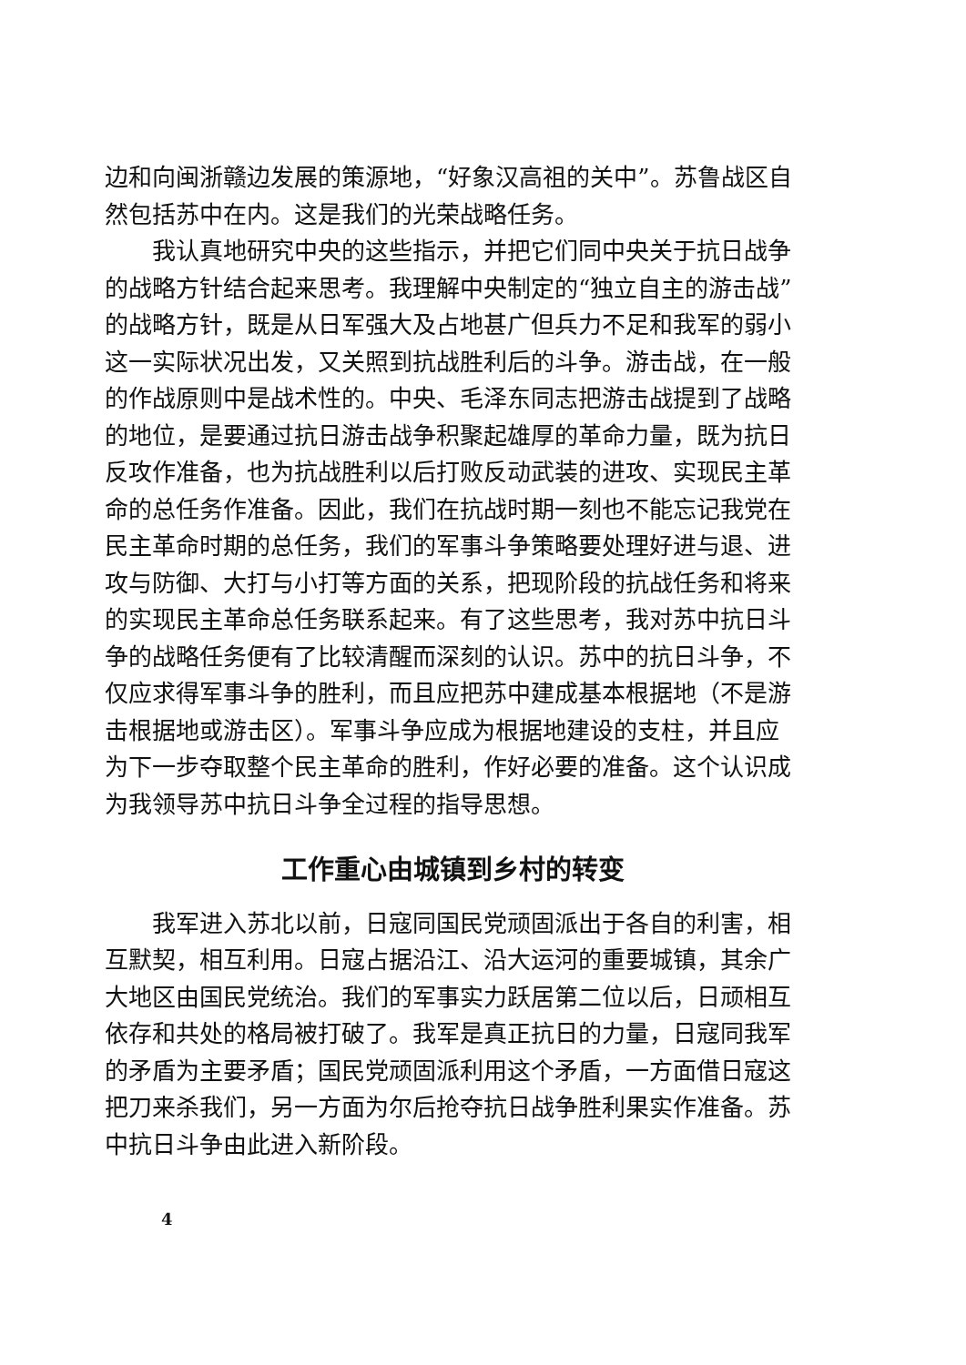边和向闽浙赣边发展的策源地，“好象汉高祖的关中”。苏鲁战区自然包括苏中在内。这是我们的光荣战略任务。
我认真地研究中央的这些指示，并把它们同中央关于抗日战争的战略方针结合起来思考。我理解中央制定的“独立自主的游击战”的战略方针，既是从日军强大及占地甚广但兵力不足和我军的弱小这一实际状况出发，又关照到抗战胜利后的斗争。游击战，在一般的作战原则中是战术性的。中央、毛泽东同志把游击战提到了战略的地位，是要通过抗日游击战争积聚起雄厚的革命力量，既为抗日反攻作准备，也为抗战胜利以后打败反动武装的进攻、实现民主革命的总任务作准备。因此，我们在抗战时期一刻也不能忘记我党在民主革命时期的总任务，我们的军事斗争策略要处理好进与退、进攻与防御、大打与小打等方面的关系，把现阶段的抗战任务和将来的实现民主革命总任务联系起来。有了这些思考，我对苏中抗日斗争的战略任务便有了比较清醒而深刻的认识。苏中的抗日斗争，不仅应求得军事斗争的胜利，而且应把苏中建成基本根据地（不是游击根据地或游击区）。军事斗争应成为根据地建设的支柱，并且应为下一步夺取整个民主革命的胜利，作好必要的准备。这个认识成为我领导苏中抗日斗争全过程的指导思想。
工作重心由城镇到乡村的转变
我军进入苏北以前，日寇同国民党顽固派出于各自的利害，相互默契，相互利用。日寇占据沿江、沿大运河的重要城镇，其余广大地区由国民党统治。我们的军事实力跃居第二位以后，日顽相互依存和共处的格局被打破了。我军是真正抗日的力量，日寇同我军的矛盾为主要矛盾；国民党顽固派利用这个矛盾，一方面借日寇这把刀来杀我们，另一方面为尔后抢夺抗日战争胜利果实作准备。苏中抗日斗争由此进入新阶段。
4